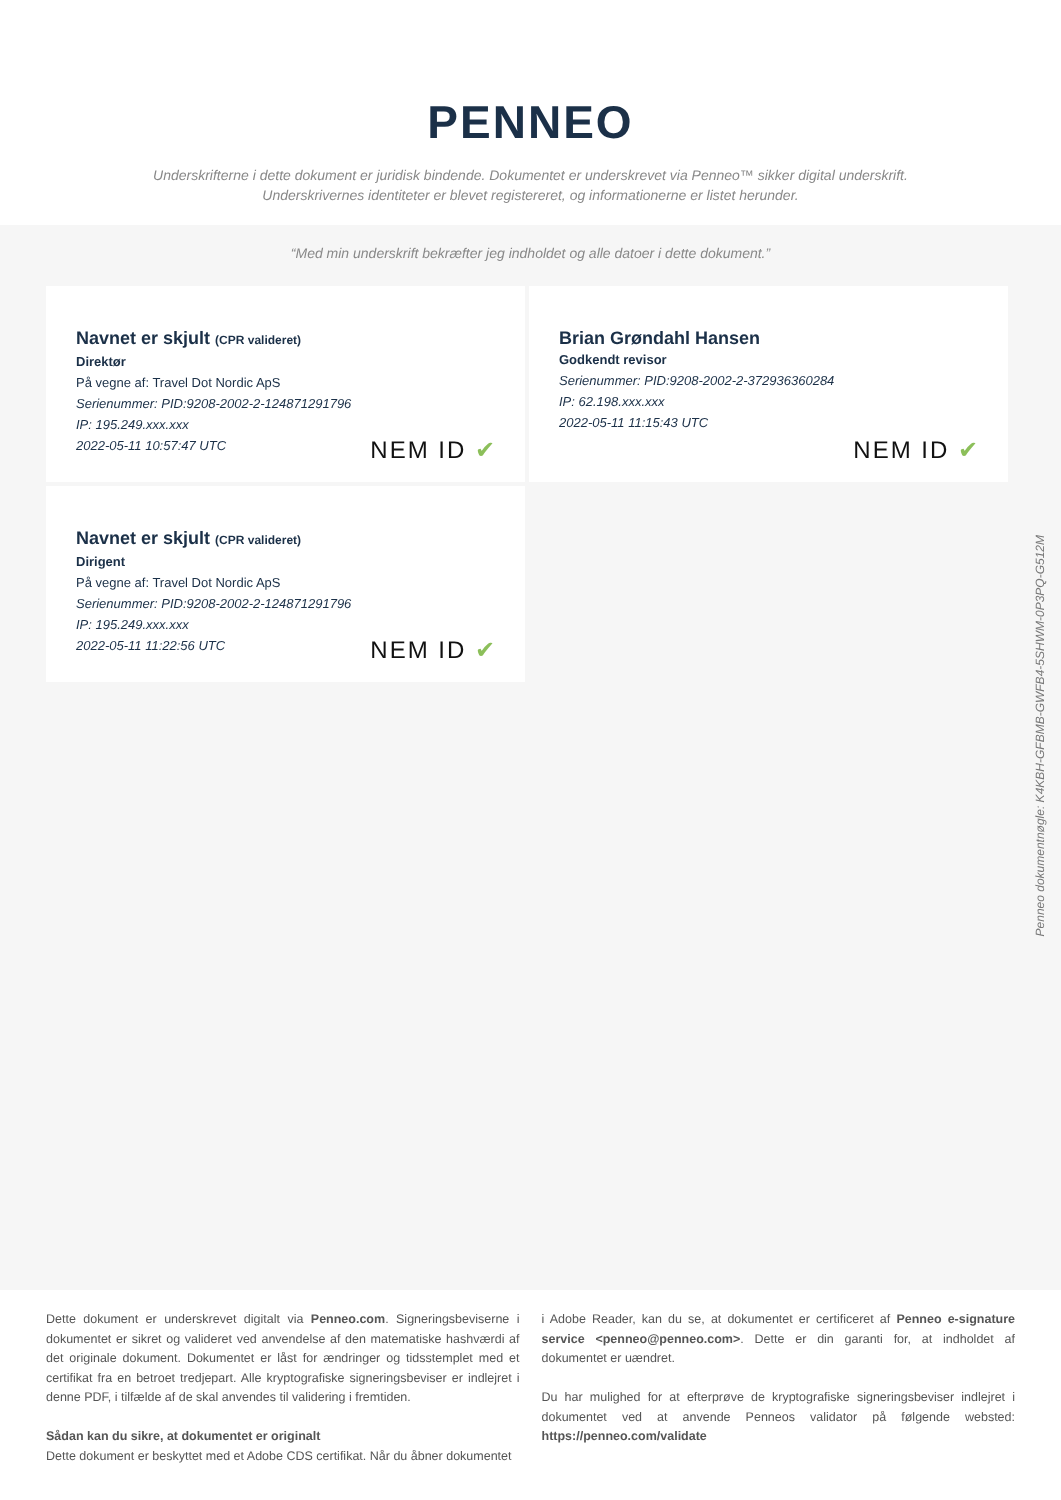PENNEO
Underskrifterne i dette dokument er juridisk bindende. Dokumentet er underskrevet via Penneo™ sikker digital underskrift.
Underskrivernes identiteter er blevet registereret, og informationerne er listet herunder.
“Med min underskrift bekræfter jeg indholdet og alle datoer i dette dokument.”
Navnet er skjult (CPR valideret)
Direktør
På vegne af: Travel Dot Nordic ApS
Serienummer: PID:9208-2002-2-124871291796
IP: 195.249.xxx.xxx
2022-05-11 10:57:47 UTC
NEM ID ✔
Brian Grøndahl Hansen
Godkendt revisor
Serienummer: PID:9208-2002-2-372936360284
IP: 62.198.xxx.xxx
2022-05-11 11:15:43 UTC
NEM ID ✔
Navnet er skjult (CPR valideret)
Dirigent
På vegne af: Travel Dot Nordic ApS
Serienummer: PID:9208-2002-2-124871291796
IP: 195.249.xxx.xxx
2022-05-11 11:22:56 UTC
NEM ID ✔
Penneo dokumentnøgle: K4KBH-GFBMB-GWFB4-5SHWM-0P3PQ-G512M
Dette dokument er underskrevet digitalt via Penneo.com. Signeringsbeviserne i dokumentet er sikret og valideret ved anvendelse af den matematiske hashværdi af det originale dokument. Dokumentet er låst for ændringer og tidsstemplet med et certifikat fra en betroet tredjepart. Alle kryptografiske signeringsbeviser er indlejret i denne PDF, i tilfælde af de skal anvendes til validering i fremtiden.
Sådan kan du sikre, at dokumentet er originalt
Dette dokument er beskyttet med et Adobe CDS certifikat. Når du åbner dokumentet
i Adobe Reader, kan du se, at dokumentet er certificeret af Penneo e-signature service <penneo@penneo.com>. Dette er din garanti for, at indholdet af dokumentet er uændret.
Du har mulighed for at efterprøve de kryptografiske signeringsbeviser indlejret i dokumentet ved at anvende Penneos validator på følgende websted: https://penneo.com/validate